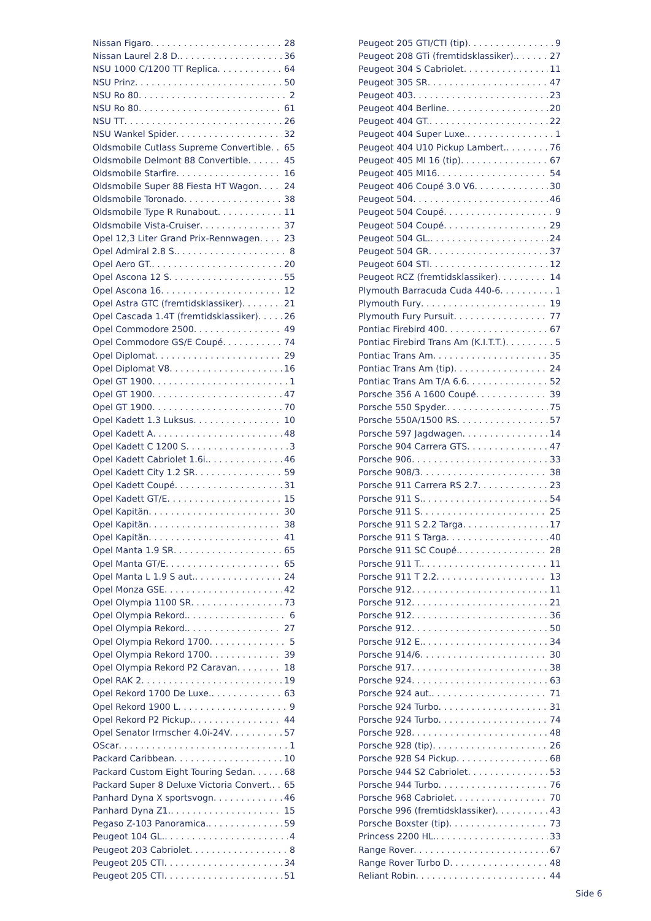Nissan Figaro 28
Nissan Laurel 2.8 D. 36
NSU 1000 C/1200 TT Replica 64
NSU Prinz 50
NSU Ro 80 2
NSU Ro 80 61
NSU TT 26
NSU Wankel Spider 32
Oldsmobile Cutlass Supreme Convertible 65
Oldsmobile Delmont 88 Convertible 45
Oldsmobile Starfire 16
Oldsmobile Super 88 Fiesta HT Wagon 24
Oldsmobile Toronado 38
Oldsmobile Type R Runabout 11
Oldsmobile Vista-Cruiser 37
Opel 12,3 Liter Grand Prix-Rennwagen 23
Opel Admiral 2.8 S. 8
Opel Aero GT. 20
Opel Ascona 12 S 55
Opel Ascona 16 12
Opel Astra GTC (fremtidsklassiker) 21
Opel Cascada 1.4T (fremtidsklassiker) 26
Opel Commodore 2500 49
Opel Commodore GS/E Coupé 74
Opel Diplomat 29
Opel Diplomat V8 16
Opel GT 1900 1
Opel GT 1900 47
Opel GT 1900 70
Opel Kadett 1.3 Luksus 10
Opel Kadett A 48
Opel Kadett C 1200 S 3
Opel Kadett Cabriolet 1.6i. 46
Opel Kadett City 1.2 SR 59
Opel Kadett Coupé 31
Opel Kadett GT/E 15
Opel Kapitän 30
Opel Kapitän 38
Opel Kapitän 41
Opel Manta 1.9 SR 65
Opel Manta GT/E 65
Opel Manta L 1.9 S aut. 24
Opel Monza GSE 42
Opel Olympia 1100 SR 73
Opel Olympia Rekord. 6
Opel Olympia Rekord. 27
Opel Olympia Rekord 1700 5
Opel Olympia Rekord 1700 39
Opel Olympia Rekord P2 Caravan 18
Opel RAK 2 19
Opel Rekord 1700 De Luxe. 63
Opel Rekord 1900 L 9
Opel Rekord P2 Pickup. 44
Opel Senator Irmscher 4.0i-24V 57
OScar 1
Packard Caribbean 10
Packard Custom Eight Touring Sedan 68
Packard Super 8 Deluxe Victoria Convert. 65
Panhard Dyna X sportsvogn 46
Panhard Dyna Z1. 15
Pegaso Z-103 Panoramica. 59
Peugeot 104 GL. 4
Peugeot 203 Cabriolet 8
Peugeot 205 CTI 34
Peugeot 205 CTI 51
Peugeot 205 GTI/CTI (tip) 9
Peugeot 208 GTi (fremtidsklassiker). 27
Peugeot 304 S Cabriolet 11
Peugeot 305 SR 47
Peugeot 403 23
Peugeot 404 Berline 20
Peugeot 404 GT. 22
Peugeot 404 Super Luxe. 1
Peugeot 404 U10 Pickup Lambert. 76
Peugeot 405 MI 16 (tip) 67
Peugeot 405 MI16 54
Peugeot 406 Coupé 3.0 V6 30
Peugeot 504 46
Peugeot 504 Coupé 9
Peugeot 504 Coupé 29
Peugeot 504 GL. 24
Peugeot 504 GR 37
Peugeot 604 STI 12
Peugeot RCZ (fremtidsklassiker) 14
Plymouth Barracuda Cuda 440-6 1
Plymouth Fury 19
Plymouth Fury Pursuit 77
Pontiac Firebird 400 67
Pontiac Firebird Trans Am (K.I.T.T.) 5
Pontiac Trans Am 35
Pontiac Trans Am (tip) 24
Pontiac Trans Am T/A 6.6 52
Porsche 356 A 1600 Coupé 39
Porsche 550 Spyder. 75
Porsche 550A/1500 RS 57
Porsche 597 Jagdwagen 14
Porsche 904 Carrera GTS 47
Porsche 906 33
Porsche 908/3 38
Porsche 911 Carrera RS 2.7 23
Porsche 911 S. 54
Porsche 911 S 25
Porsche 911 S 2.2 Targa 17
Porsche 911 S Targa 40
Porsche 911 SC Coupé. 28
Porsche 911 T. 11
Porsche 911 T 2.2 13
Porsche 912 11
Porsche 912 21
Porsche 912 36
Porsche 912 50
Porsche 912 E. 34
Porsche 914/6 30
Porsche 917 38
Porsche 924 63
Porsche 924 aut. 71
Porsche 924 Turbo 31
Porsche 924 Turbo 74
Porsche 928 48
Porsche 928 (tip) 26
Porsche 928 S4 Pickup 68
Porsche 944 S2 Cabriolet 53
Porsche 944 Turbo 76
Porsche 968 Cabriolet 70
Porsche 996 (fremtidsklassiker) 43
Porsche Boxster (tip) 73
Princess 2200 HL. 33
Range Rover 67
Range Rover Turbo D 48
Reliant Robin 44
Side 6